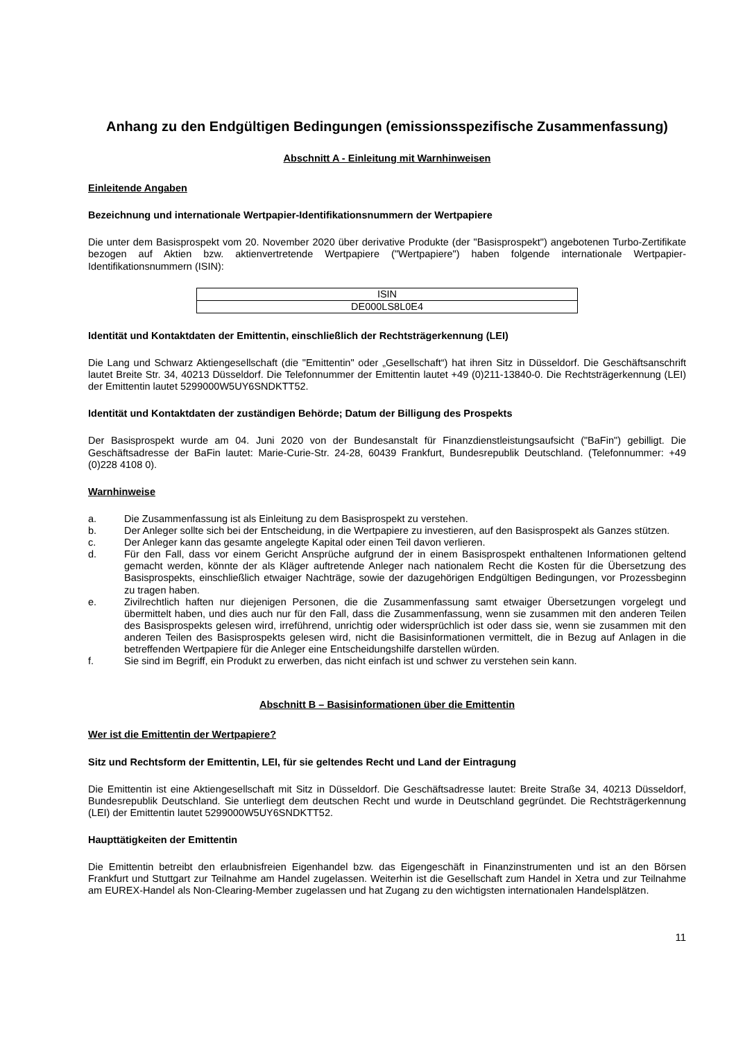Anhang zu den Endgültigen Bedingungen (emissionsspezifische Zusammenfassung)
Abschnitt A - Einleitung mit Warnhinweisen
Einleitende Angaben
Bezeichnung und internationale Wertpapier-Identifikationsnummern der Wertpapiere
Die unter dem Basisprospekt vom 20. November 2020 über derivative Produkte (der "Basisprospekt") angebotenen Turbo-Zertifikate bezogen auf Aktien bzw. aktienvertretende Wertpapiere ("Wertpapiere") haben folgende internationale Wertpapier-Identifikationsnummern (ISIN):
| ISIN |
| DE000LS8L0E4 |
Identität und Kontaktdaten der Emittentin, einschließlich der Rechtsträgerkennung (LEI)
Die Lang und Schwarz Aktiengesellschaft (die "Emittentin" oder „Gesellschaft“) hat ihren Sitz in Düsseldorf. Die Geschäftsanschrift lautet Breite Str. 34, 40213 Düsseldorf. Die Telefonnummer der Emittentin lautet +49 (0)211-13840-0. Die Rechtsträgerkennung (LEI) der Emittentin lautet 5299000W5UY6SNDKTT52.
Identität und Kontaktdaten der zuständigen Behörde; Datum der Billigung des Prospekts
Der Basisprospekt wurde am 04. Juni 2020 von der Bundesanstalt für Finanzdienstleistungsaufsicht ("BaFin") gebilligt. Die Geschäftsadresse der BaFin lautet: Marie-Curie-Str. 24-28, 60439 Frankfurt, Bundesrepublik Deutschland. (Telefonnummer: +49 (0)228 4108 0).
Warnhinweise
a. Die Zusammenfassung ist als Einleitung zu dem Basisprospekt zu verstehen.
b. Der Anleger sollte sich bei der Entscheidung, in die Wertpapiere zu investieren, auf den Basisprospekt als Ganzes stützen.
c. Der Anleger kann das gesamte angelegte Kapital oder einen Teil davon verlieren.
d. Für den Fall, dass vor einem Gericht Ansprüche aufgrund der in einem Basisprospekt enthaltenen Informationen geltend gemacht werden, könnte der als Kläger auftretende Anleger nach nationalem Recht die Kosten für die Übersetzung des Basisprospekts, einschließlich etwaiger Nachträge, sowie der dazugehörigen Endgültigen Bedingungen, vor Prozessbeginn zu tragen haben.
e. Zivilrechtlich haften nur diejenigen Personen, die die Zusammenfassung samt etwaiger Übersetzungen vorgelegt und übermittelt haben, und dies auch nur für den Fall, dass die Zusammenfassung, wenn sie zusammen mit den anderen Teilen des Basisprospekts gelesen wird, irreführend, unrichtig oder widersprüchlich ist oder dass sie, wenn sie zusammen mit den anderen Teilen des Basisprospekts gelesen wird, nicht die Basisinformationen vermittelt, die in Bezug auf Anlagen in die betreffenden Wertpapiere für die Anleger eine Entscheidungshilfe darstellen würden.
f. Sie sind im Begriff, ein Produkt zu erwerben, das nicht einfach ist und schwer zu verstehen sein kann.
Abschnitt B – Basisinformationen über die Emittentin
Wer ist die Emittentin der Wertpapiere?
Sitz und Rechtsform der Emittentin, LEI, für sie geltendes Recht und Land der Eintragung
Die Emittentin ist eine Aktiengesellschaft mit Sitz in Düsseldorf. Die Geschäftsadresse lautet: Breite Straße 34, 40213 Düsseldorf, Bundesrepublik Deutschland. Sie unterliegt dem deutschen Recht und wurde in Deutschland gegründet. Die Rechtsträgerkennung (LEI) der Emittentin lautet 5299000W5UY6SNDKTT52.
Haupttätigkeiten der Emittentin
Die Emittentin betreibt den erlaubnisfreien Eigenhandel bzw. das Eigengeschäft in Finanzinstrumenten und ist an den Börsen Frankfurt und Stuttgart zur Teilnahme am Handel zugelassen. Weiterhin ist die Gesellschaft zum Handel in Xetra und zur Teilnahme am EUREX-Handel als Non-Clearing-Member zugelassen und hat Zugang zu den wichtigsten internationalen Handelsplätzen.
11